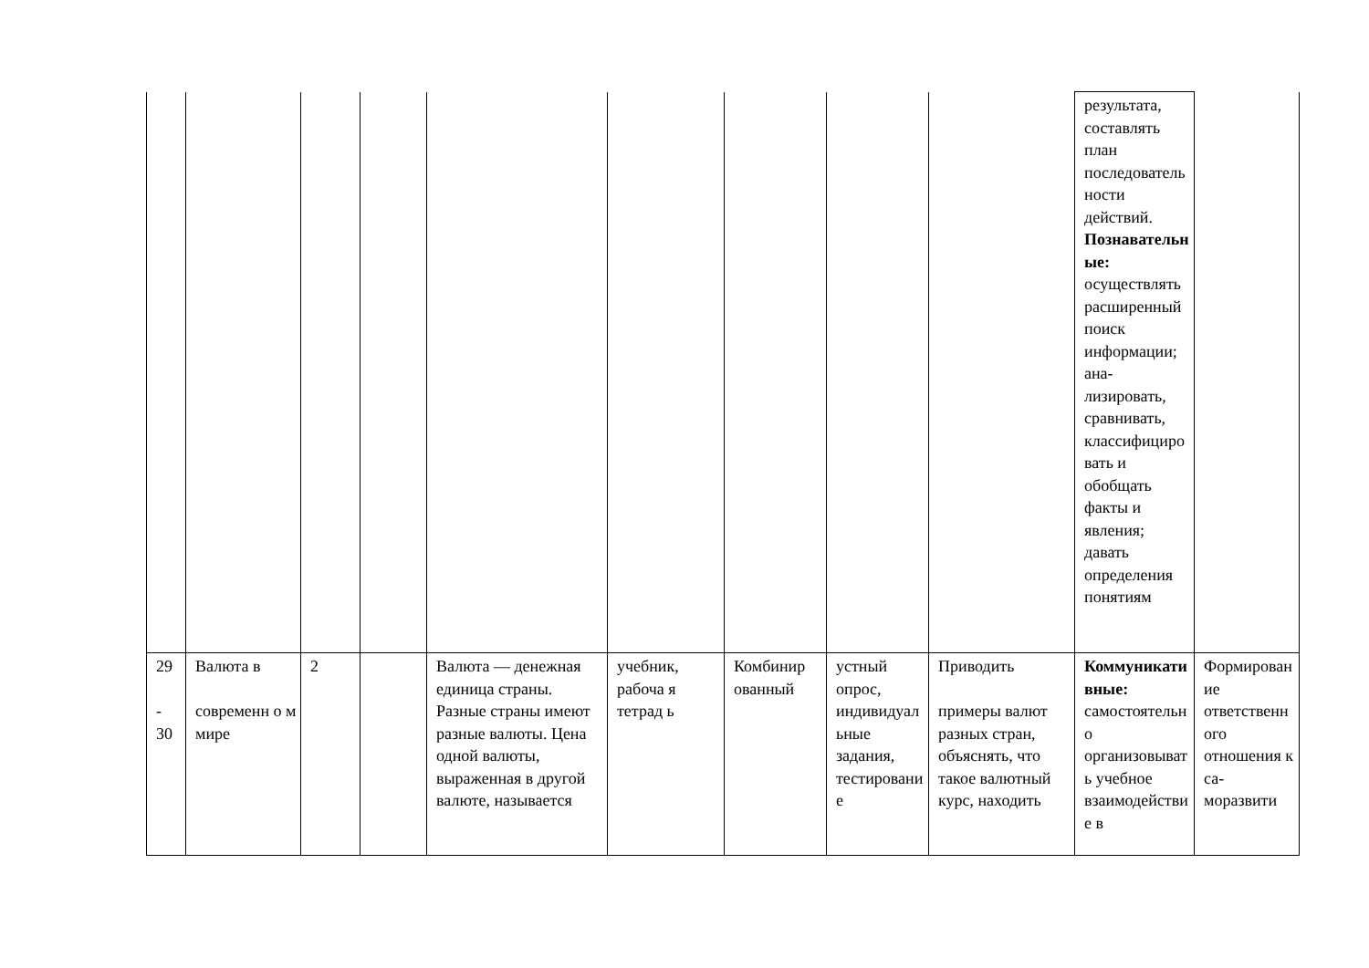| | | | | | | | | | результата, составлять план последовательности действий. Познавательные: осуществлять расширенный поиск информации; ана-лизировать, сравнивать, классифицировать и обобщать факты и явления; давать определения понятиям | |
| 29 - 30 | Валюта в современн о м мире | 2 | | Валюта — денежная единица страны. Разные страны имеют разные валюты. Цена одной валюты, выраженная в другой валюте, называется | учебник, рабоча я тетрад ь | Комбинир ованный | устный опрос, индивидуальные задания, тестирование | Приводить примеры валют разных стран, объяснять, что такое валютный курс, находить | Коммуникативные: самостоятельно организовывать учебное взаимодействие в | Формирование ответственного отношения к са-моразвити |